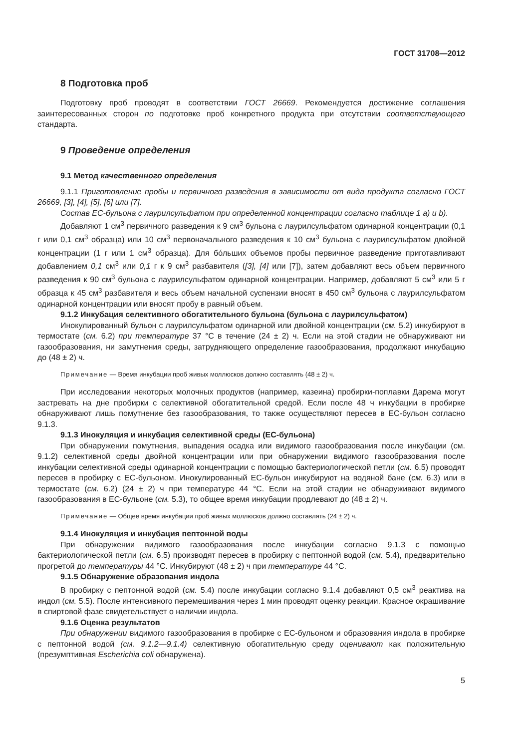ГОСТ 31708—2012
8 Подготовка проб
Подготовку проб проводят в соответствии ГОСТ 26669. Рекомендуется достижение соглашения заинтересованных сторон по подготовке проб конкретного продукта при отсутствии соответствующего стандарта.
9 Проведение определения
9.1 Метод качественного определения
9.1.1 Приготовление пробы и первичного разведения в зависимости от вида продукта согласно ГОСТ 26669, [3], [4], [5], [6] или [7].
Состав ЕС-бульона с лаурилсульфатом при определенной концентрации согласно таблице 1 a) и b).
Добавляют 1 см<sup>3</sup> первичного разведения к 9 см<sup>3</sup> бульона с лаурилсульфатом одинарной концентрации (0,1 г или 0,1 см<sup>3</sup> образца) или 10 см<sup>3</sup> первоначального разведения к 10 см<sup>3</sup> бульона с лаурилсульфатом двойной концентрации (1 г или 1 см<sup>3</sup> образца). Для бóльших объемов пробы первичное разведение приготавливают добавлением 0,1 см<sup>3</sup> или 0,1 г к 9 см<sup>3</sup> разбавителя ([3], [4] или [7]), затем добавляют весь объем первичного разведения к 90 см<sup>3</sup> бульона с лаурилсульфатом одинарной концентрации. Например, добавляют 5 см<sup>3</sup> или 5 г образца к 45 см<sup>3</sup> разбавителя и весь объем начальной суспензии вносят в 450 см<sup>3</sup> бульона с лаурилсульфатом одинарной концентрации или вносят пробу в равный объем.
9.1.2 Инкубация селективного обогатительного бульона (бульона с лаурилсульфатом)
Инокулированный бульон с лаурилсульфатом одинарной или двойной концентрации (см. 5.2) инкубируют в термостате (см. 6.2) при температуре 37 °С в течение (24 ± 2) ч. Если на этой стадии не обнаруживают ни газообразования, ни замутнения среды, затрудняющего определение газообразования, продолжают инкубацию до (48 ± 2) ч.
Примечание — Время инкубации проб живых моллюсков должно составлять (48 ± 2) ч.
При исследовании некоторых молочных продуктов (например, казеина) пробирки-поплавки Дарема могут застревать на дне пробирки с селективной обогатительной средой. Если после 48 ч инкубации в пробирке обнаруживают лишь помутнение без газообразования, то также осуществляют пересев в ЕС-бульон согласно 9.1.3.
9.1.3 Инокуляция и инкубация селективной среды (ЕС-бульона)
При обнаружении помутнения, выпадения осадка или видимого газообразования после инкубации (см. 9.1.2) селективной среды двойной концентрации или при обнаружении видимого газообразования после инкубации селективной среды одинарной концентрации с помощью бактериологической петли (см. 6.5) проводят пересев в пробирку с ЕС-бульоном. Инокулированный ЕС-бульон инкубируют на водяной бане (см. 6.3) или в термостате (см. 6.2) (24 ± 2) ч при температуре 44 °С. Если на этой стадии не обнаруживают видимого газообразования в ЕС-бульоне (см. 5.3), то общее время инкубации продлевают до (48 ± 2) ч.
Примечание — Общее время инкубации проб живых моллюсков должно составлять (24 ± 2) ч.
9.1.4 Инокуляция и инкубация пептонной воды
При обнаружении видимого газообразования после инкубации согласно 9.1.3 с помощью бактериологической петли (см. 6.5) производят пересев в пробирку с пептонной водой (см. 5.4), предварительно прогретой до температуры 44 °С. Инкубируют (48 ± 2) ч при температуре 44 °С.
9.1.5 Обнаружение образования индола
В пробирку с пептонной водой (см. 5.4) после инкубации согласно 9.1.4 добавляют 0,5 см<sup>3</sup> реактива на индол (см. 5.5). После интенсивного перемешивания через 1 мин проводят оценку реакции. Красное окрашивание в спиртовой фазе свидетельствует о наличии индола.
9.1.6 Оценка результатов
При обнаружении видимого газообразования в пробирке с ЕС-бульоном и образования индола в пробирке с пептонной водой (см. 9.1.2—9.1.4) селективную обогатительную среду оценивают как положительную (презумптивная Escherichia coli обнаружена).
5